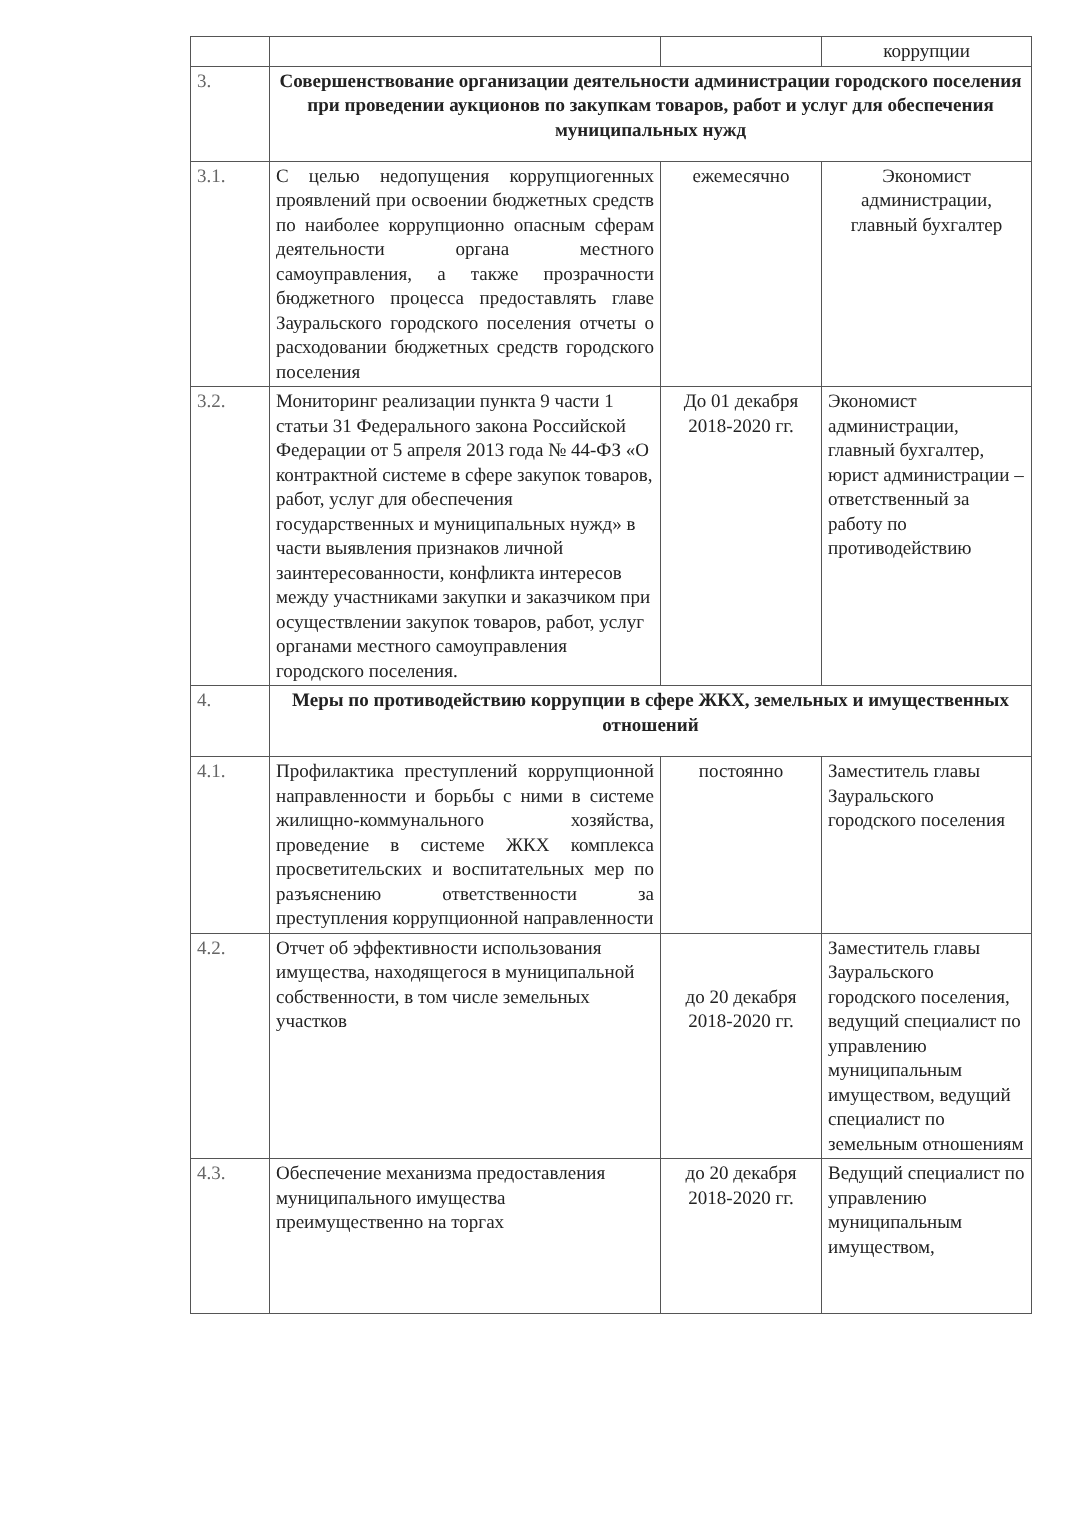| | | | коррупции |
| 3. | Совершенствование организации деятельности администрации городского поселения при проведении аукционов по закупкам товаров, работ и услуг для обеспечения муниципальных нужд | | |
| 3.1. | С целью недопущения коррупциогенных проявлений при освоении бюджетных средств по наиболее коррупционно опасным сферам деятельности органа местного самоуправления, а также прозрачности бюджетного процесса предоставлять главе Зауральского городского поселения отчеты о расходовании бюджетных средств городского поселения | ежемесячно | Экономист администрации, главный бухгалтер |
| 3.2. | Мониторинг реализации пункта 9 части 1 статьи 31 Федерального закона Российской Федерации от 5 апреля 2013 года № 44-ФЗ «О контрактной системе в сфере закупок товаров, работ, услуг для обеспечения государственных и муниципальных нужд» в части выявления признаков личной заинтересованности, конфликта интересов между участниками закупки и заказчиком при осуществлении закупок товаров, работ, услуг органами местного самоуправления городского поселения. | До 01 декабря 2018-2020 гг. | Экономист администрации, главный бухгалтер, юрист администрации – ответственный за работу по противодействию |
| 4. | Меры по противодействию коррупции в сфере ЖКХ, земельных и имущественных отношений | | |
| 4.1. | Профилактика преступлений коррупционной направленности и борьбы с ними в системе жилищно-коммунального хозяйства, проведение в системе ЖКХ комплекса просветительских и воспитательных мер по разъяснению ответственности за преступления коррупционной направленности | постоянно | Заместитель главы Зауральского городского поселения |
| 4.2. | Отчет об эффективности использования имущества, находящегося в муниципальной собственности, в том числе земельных участков | до 20 декабря 2018-2020 гг. | Заместитель главы Зауральского городского поселения, ведущий специалист по управлению муниципальным имуществом, ведущий специалист по земельным отношениям |
| 4.3. | Обеспечение механизма предоставления муниципального имущества преимущественно на торгах | до 20 декабря 2018-2020 гг. | Ведущий специалист по управлению муниципальным имуществом, |